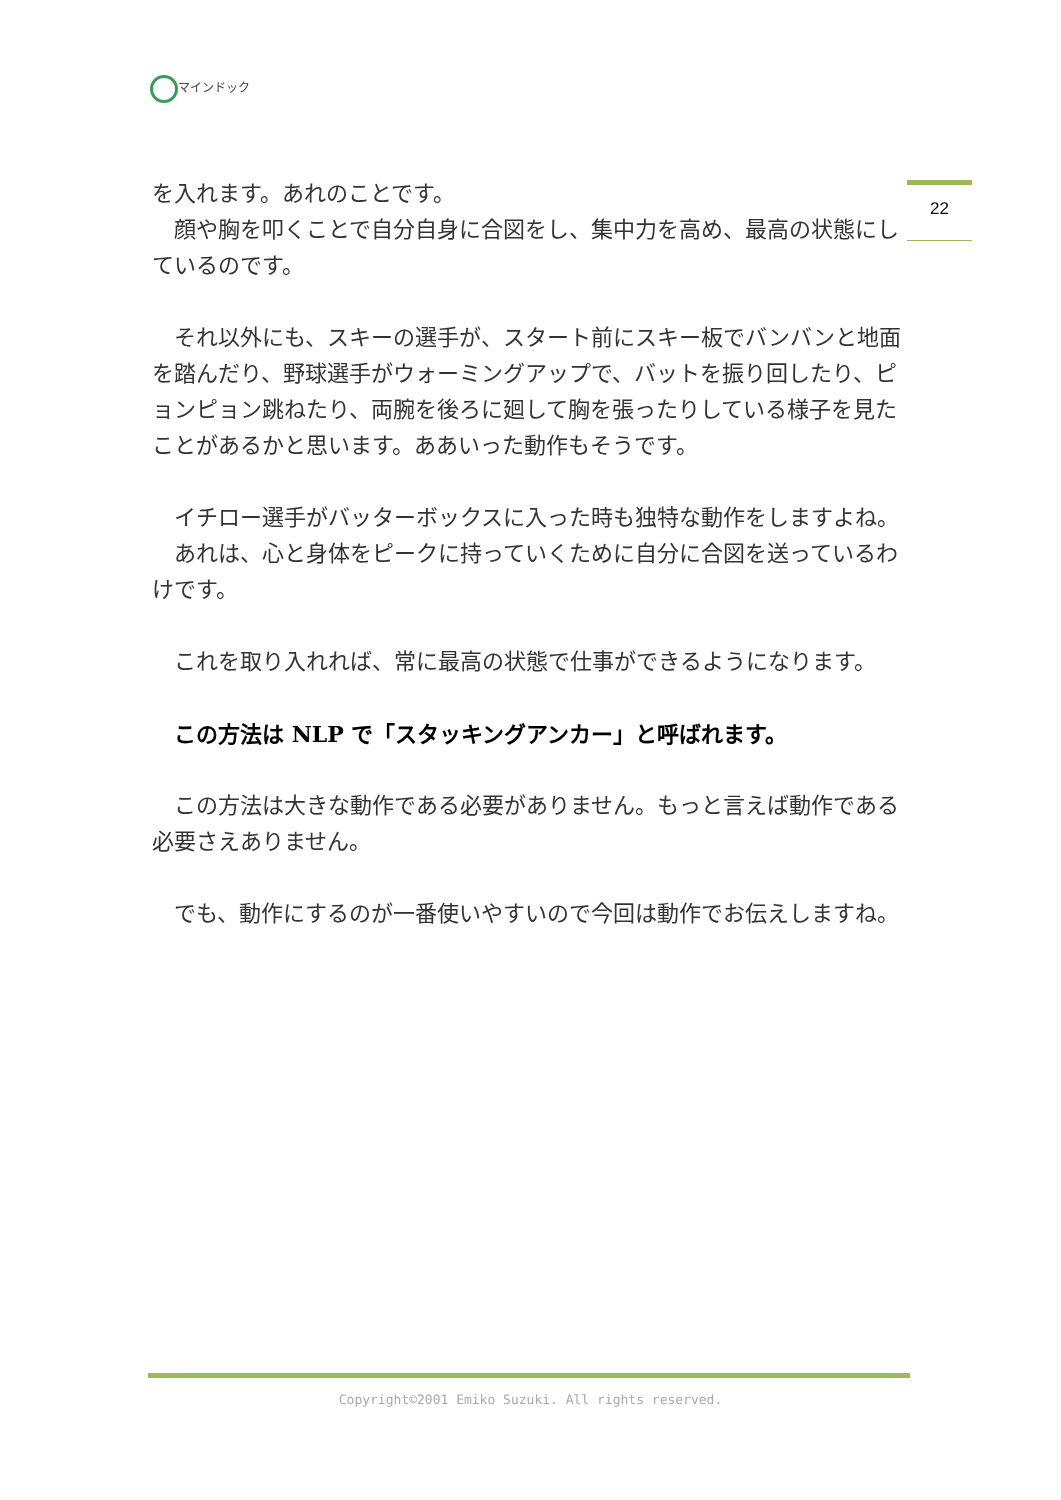マインドック
22
を入れます。あれのことです。
　顔や胸を叩くことで自分自身に合図をし、集中力を高め、最高の状態にしているのです。
　それ以外にも、スキーの選手が、スタート前にスキー板でバンバンと地面を踏んだり、野球選手がウォーミングアップで、バットを振り回したり、ピョンピョン跳ねたり、両腕を後ろに廻して胸を張ったりしている様子を見たことがあるかと思います。ああいった動作もそうです。
　イチロー選手がバッターボックスに入った時も独特な動作をしますよね。
　あれは、心と身体をピークに持っていくために自分に合図を送っているわけです。
　これを取り入れれば、常に最高の状態で仕事ができるようになります。
　この方法は NLP で「スタッキングアンカー」と呼ばれます。
　この方法は大きな動作である必要がありません。もっと言えば動作である必要さえありません。
　でも、動作にするのが一番使いやすいので今回は動作でお伝えしますね。
Copyright©2001 Emiko Suzuki. All rights reserved.